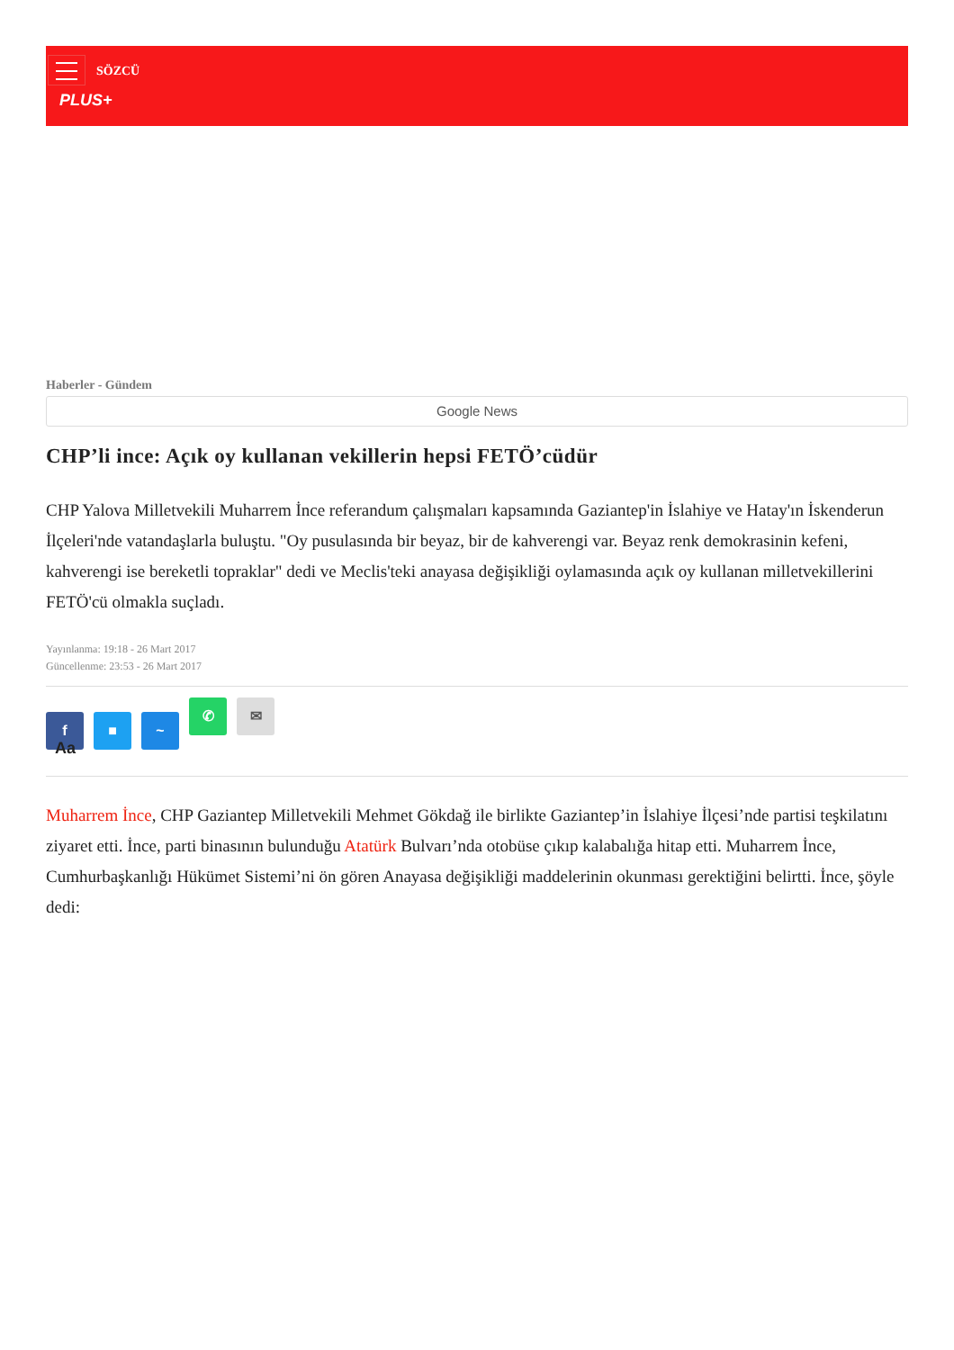SÖZCÜ
PLUS+
Haberler - Gündem
Google News
CHP’li ince: Açık oy kullanan vekillerin hepsi FETÖ’cüdür
CHP Yalova Milletvekili Muharrem İnce referandum çalışmaları kapsamında Gaziantep'in İslahiye ve Hatay'ın İskenderun İlçeleri'nde vatandaşlarla buluştu. "Oy pusulasında bir beyaz, bir de kahverengi var. Beyaz renk demokrasinin kefeni, kahverengi ise bereketli topraklar" dedi ve Meclis'teki anayasa değişikliği oylamasında açık oy kullanan milletvekillerini FETÖ'cü olmakla suçladı.
Yayınlanma: 19:18 - 26 Mart 2017
Güncellenme: 23:53 - 26 Mart 2017
f ■ ~ ✆ ✉
Aa
Muharrem İnce, CHP Gaziantep Milletvekili Mehmet Gökdağ ile birlikte Gaziantep’in İslahiye İlçesi’nde partisi teşkilatını ziyaret etti. İnce, parti binasının bulunduğu Atatürk Bulvarı’nda otobüse çıkıp kalabalığa hitap etti. Muharrem İnce, Cumhurbaşkanlığı Hükümet Sistemi’ni ön gören Anayasa değişikliği maddelerinin okunması gerektiğini belirtti. İnce, şöyle dedi: